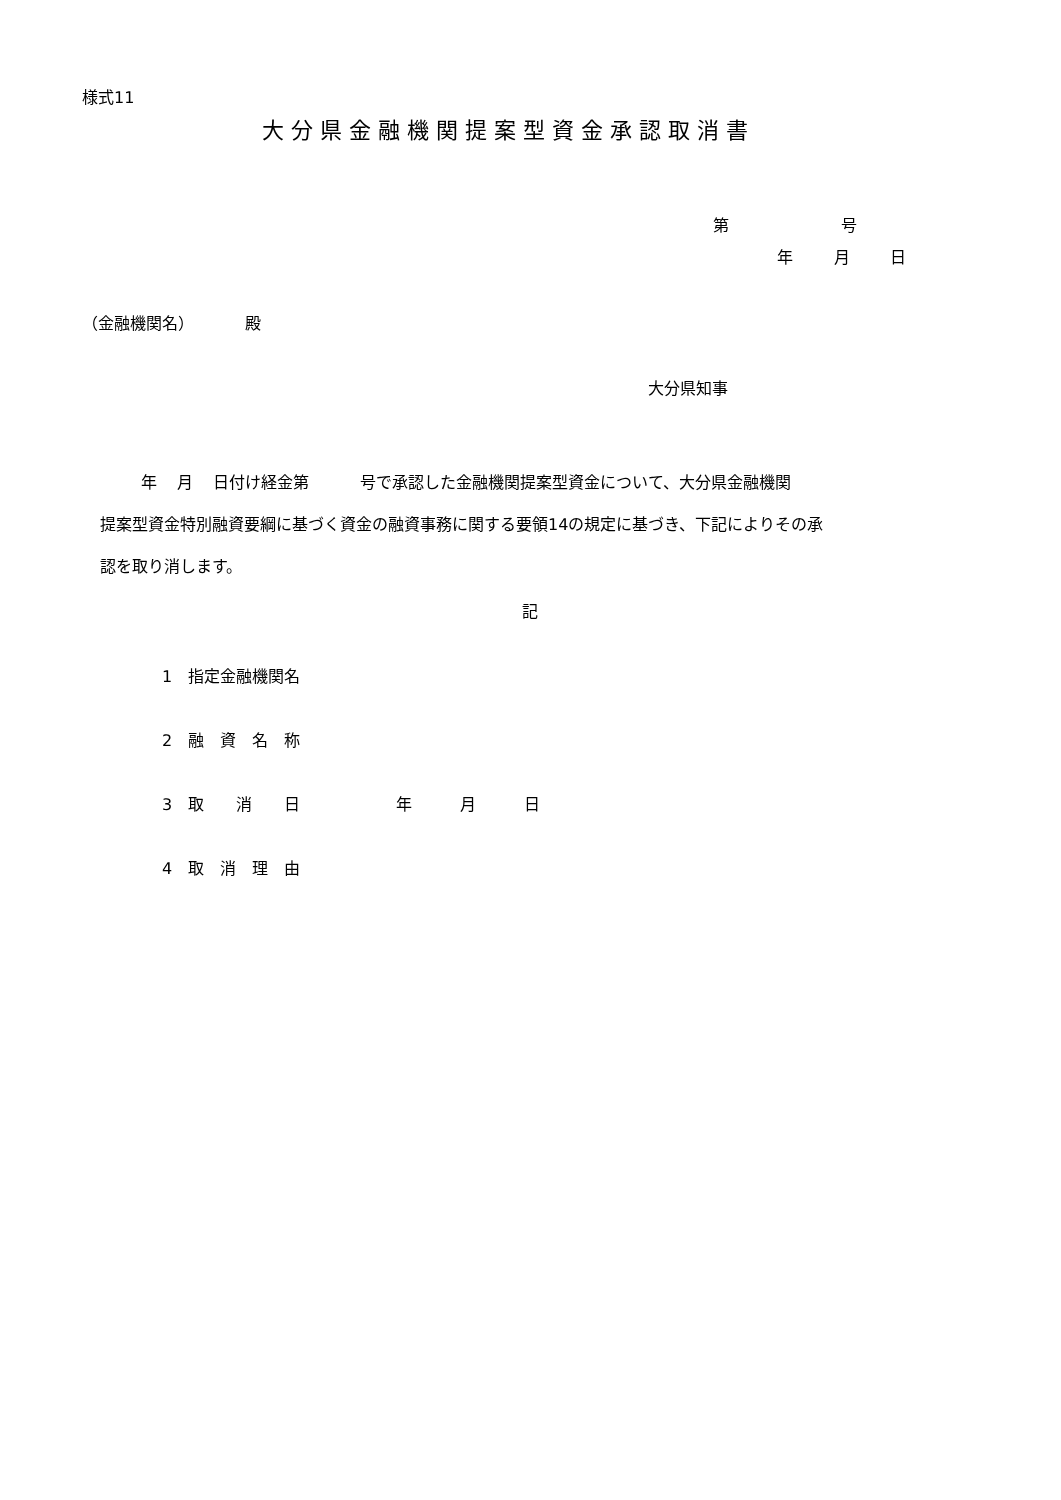様式11
大分県金融機関提案型資金承認取消書
第 号
年 月 日
（金融機関名） 殿
大分県知事
年 月 日付け経金第 号で承認した金融機関提案型資金について、大分県金融機関 提案型資金特別融資要綱に基づく資金の融資事務に関する要領14の規定に基づき、下記によりその承 認を取り消します。
記
1　指定金融機関名
2　融　資　名　称
3　取　　消　　日　　　　　　年　　　月　　　日
4　取　消　理　由